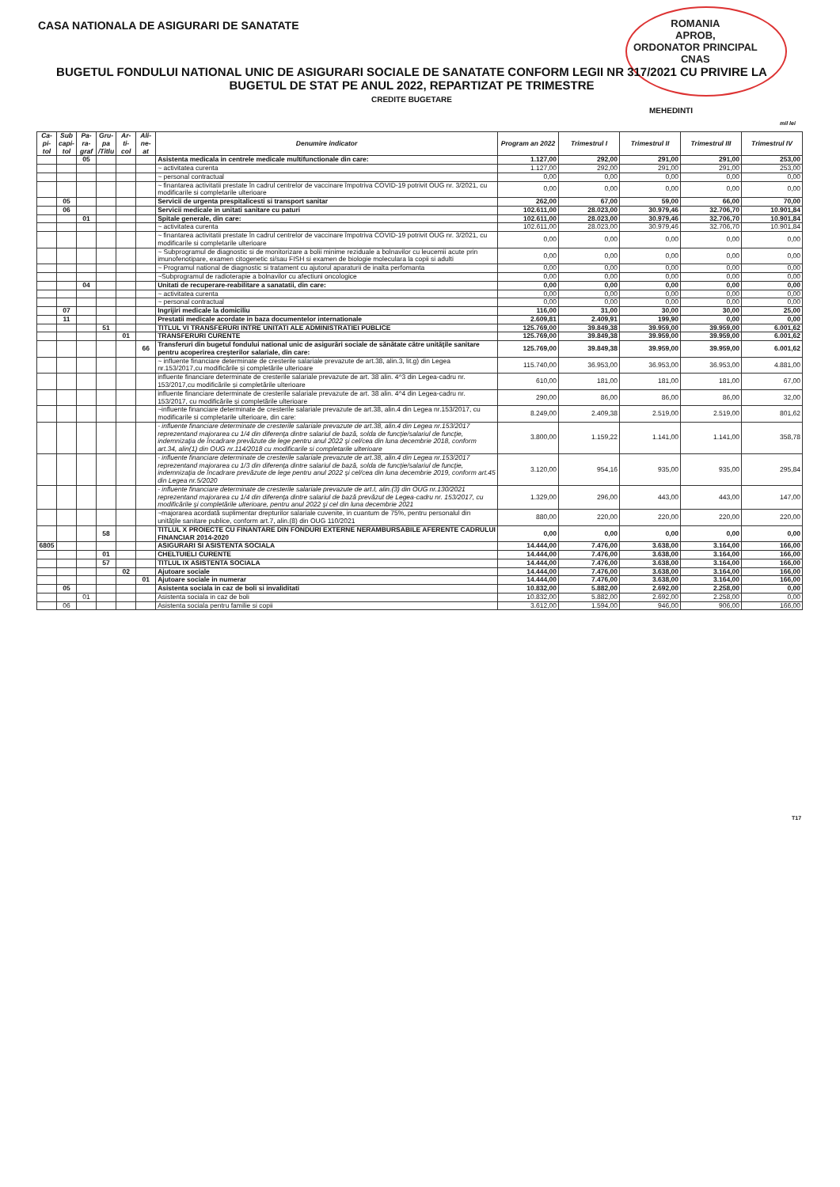CASA NATIONALA DE ASIGURARI DE SANATATE
ROMANIA
APROB,
ORDONATOR PRINCIPAL
CNAS
BUGETUL FONDULUI NATIONAL UNIC DE ASIGURARI SOCIALE DE SANATATE CONFORM LEGII NR 317/2021 CU PRIVIRE LA BUGETUL DE STAT PE ANUL 2022, REPARTIZAT PE TRIMESTRE
CREDITE BUGETARE
MEHEDINTI
mil lei
| Ca-pi-tol | Sub capi-tol | Pa-ra-graf | Gru-pa /Titlu | Ar-ti-col | Ali-ne-at | Denumire indicator | Program an 2022 | Trimestrul I | Trimestrul II | Trimestrul III | Trimestrul IV |
| --- | --- | --- | --- | --- | --- | --- | --- | --- | --- | --- | --- |
| | | 05 | | | | Asistenta medicala in centrele medicale multifunctionale din care: | 1.127,00 | 292,00 | 291,00 | 291,00 | 253,00 |
| | | | | | | ~ activitatea curenta | 1.127,00 | 292,00 | 291,00 | 291,00 | 253,00 |
| | | | | | | ~ personal contractual | 0,00 | 0,00 | 0,00 | 0,00 | 0,00 |
| | | | | | | ~ finantarea activitatii prestate în cadrul centrelor de vaccinare împotriva COVID-19 potrivit OUG nr. 3/2021, cu modificarile si completarile ulterioare | 0,00 | 0,00 | 0,00 | 0,00 | 0,00 |
| | 05 | | | | | Servicii de urgenta prespitalicesti si transport sanitar | 262,00 | 67,00 | 59,00 | 66,00 | 70,00 |
| | 06 | | | | | Servicii medicale in unitati sanitare cu paturi | 102.611,00 | 28.023,00 | 30.979,46 | 32.706,70 | 10.901,84 |
| | | 01 | | | | Spitale generale, din care: | 102.611,00 | 28.023,00 | 30.979,46 | 32.706,70 | 10.901,84 |
| | | | | | | ~ activitatea curenta | 102.611,00 | 28.023,00 | 30.979,46 | 32.706,70 | 10.901,84 |
| | | | | | | ~ finantarea activitatii prestate în cadrul centrelor de vaccinare împotriva COVID-19 potrivit OUG nr. 3/2021, cu modificarile si completarile ulterioare | 0,00 | 0,00 | 0,00 | 0,00 | 0,00 |
| | | | | | | ~ Subprogramul de diagnostic si de monitorizare a bolii minime reziduale a bolnavilor cu leucemii acute prin imunofenotipare, examen citogenetic si/sau FISH si examen de biologie moleculara la copii si adulti | 0,00 | 0,00 | 0,00 | 0,00 | 0,00 |
| | | | | | | ~ Programul national de diagnostic si tratament cu ajutorul aparaturii de inalta perfomanta | 0,00 | 0,00 | 0,00 | 0,00 | 0,00 |
| | | | | | | ~Subprogramul de radioterapie a bolnavilor cu afectiuni oncologice | 0,00 | 0,00 | 0,00 | 0,00 | 0,00 |
| | | 04 | | | | Unitati de recuperare-reabilitare a sanatatii, din care: | 0,00 | 0,00 | 0,00 | 0,00 | 0,00 |
| | | | | | | ~ activitatea curenta | 0,00 | 0,00 | 0,00 | 0,00 | 0,00 |
| | | | | | | ~ personal contractual | 0,00 | 0,00 | 0,00 | 0,00 | 0,00 |
| | 07 | | | | | Ingrijiri medicale la domiciliu | 116,00 | 31,00 | 30,00 | 30,00 | 25,00 |
| | 11 | | | | | Prestatii medicale acordate in baza documentelor internationale | 2.609,81 | 2.409,91 | 199,90 | 0,00 | 0,00 |
| | | | 51 | | | TITLUL VI TRANSFERURI INTRE UNITATI ALE ADMINISTRATIEI PUBLICE | 125.769,00 | 39.849,38 | 39.959,00 | 39.959,00 | 6.001,62 |
| | | | | 01 | | TRANSFERURI CURENTE | 125.769,00 | 39.849,38 | 39.959,00 | 39.959,00 | 6.001,62 |
| | | | | | 66 | Transferuri din bugetul fondului national unic de asigurări sociale de sănătate către unităţile sanitare pentru acoperirea creşterilor salariale, din care: | 125.769,00 | 39.849,38 | 39.959,00 | 39.959,00 | 6.001,62 |
| | | | | | | ~ influente financiare determinate de cresterile salariale prevazute de art.38, alin.3, lit.g) din Legea nr.153/2017,cu modificările și completările ulterioare | 115.740,00 | 36.953,00 | 36.953,00 | 36.953,00 | 4.881,00 |
| | | | | | | influente financiare determinate de cresterile salariale prevazute de art. 38 alin. 4^3 din Legea-cadru nr. 153/2017,cu modificările și completările ulterioare | 610,00 | 181,00 | 181,00 | 181,00 | 67,00 |
| | | | | | | influente financiare determinate de cresterile salariale prevazute de art. 38 alin. 4^4 din Legea-cadru nr. 153/2017, cu modificările și completările ulterioare | 290,00 | 86,00 | 86,00 | 86,00 | 32,00 |
| | | | | | | ~influente financiare determinate de cresterile salariale prevazute de art.38, alin.4 din Legea nr.153/2017, cu modificarile si completarile ulterioare, din care: | 8.249,00 | 2.409,38 | 2.519,00 | 2.519,00 | 801,62 |
| | | | | | | - influente financiare determinate de cresterile salariale prevazute de art.38, alin.4 din Legea nr.153/2017 reprezentand majorarea cu 1/4 din diferenţa dintre salariul de bază, solda de funcţie/salariul de funcţie, indemnizaţia de încadrare prevăzute de lege pentru anul 2022 şi cel/cea din luna decembrie 2018, conform art.34, alin(1) din OUG nr.114/2018 cu modificarile si completarile ulterioare | 3.800,00 | 1.159,22 | 1.141,00 | 1.141,00 | 358,78 |
| | | | | | | - influente financiare determinate de cresterile salariale prevazute de art.38, alin.4 din Legea nr.153/2017 reprezentand majorarea cu 1/3 din diferenţa dintre salariul de bază, solda de funcţie/salariul de funcţie, indemnizaţia de încadrare prevăzute de lege pentru anul 2022 şi cel/cea din luna decembrie 2019, conform art.45 din Legea nr.5/2020 | 3.120,00 | 954,16 | 935,00 | 935,00 | 295,84 |
| | | | | | | - influente financiare determinate de cresterile salariale prevazute de art.I, alin.(3) din OUG nr.130/2021 reprezentand majorarea cu 1/4 din diferenţa dintre salariul de bază prevăzut de Legea-cadru nr. 153/2017, cu modificările şi completările ulterioare, pentru anul 2022 şi cel din luna decembrie 2021 | 1.329,00 | 296,00 | 443,00 | 443,00 | 147,00 |
| | | | | | | ~majorarea acordată suplimentar drepturilor salariale cuvenite, in cuantum de 75%, pentru personalul din unităţile sanitare publice, conform art.7, alin.(8) din OUG 110/2021 | 880,00 | 220,00 | 220,00 | 220,00 | 220,00 |
| | | | 58 | | | TITLUL X PROIECTE CU FINANTARE DIN FONDURI EXTERNE NERAMBURSABILE AFERENTE CADRULUI FINANCIAR 2014-2020 | 0,00 | 0,00 | 0,00 | 0,00 | 0,00 |
| 6805 | | | | | | ASIGURARI SI ASISTENTA SOCIALA | 14.444,00 | 7.476,00 | 3.638,00 | 3.164,00 | 166,00 |
| | | | 01 | | | CHELTUIELI CURENTE | 14.444,00 | 7.476,00 | 3.638,00 | 3.164,00 | 166,00 |
| | | | 57 | | | TITLUL IX ASISTENTA SOCIALA | 14.444,00 | 7.476,00 | 3.638,00 | 3.164,00 | 166,00 |
| | | | | 02 | | Ajutoare sociale | 14.444,00 | 7.476,00 | 3.638,00 | 3.164,00 | 166,00 |
| | | | | | 01 | Ajutoare sociale in numerar | 14.444,00 | 7.476,00 | 3.638,00 | 3.164,00 | 166,00 |
| | 05 | | | | | Asistenta sociala in caz de boli si invaliditati | 10.832,00 | 5.882,00 | 2.692,00 | 2.258,00 | 0,00 |
| | | 01 | | | | Asistenta sociala in caz de boli | 10.832,00 | 5.882,00 | 2.692,00 | 2.258,00 | 0,00 |
| | 06 | | | | | Asistenta sociala pentru familie si copii | 3.612,00 | 1.594,00 | 946,00 | 906,00 | 166,00 |
T17